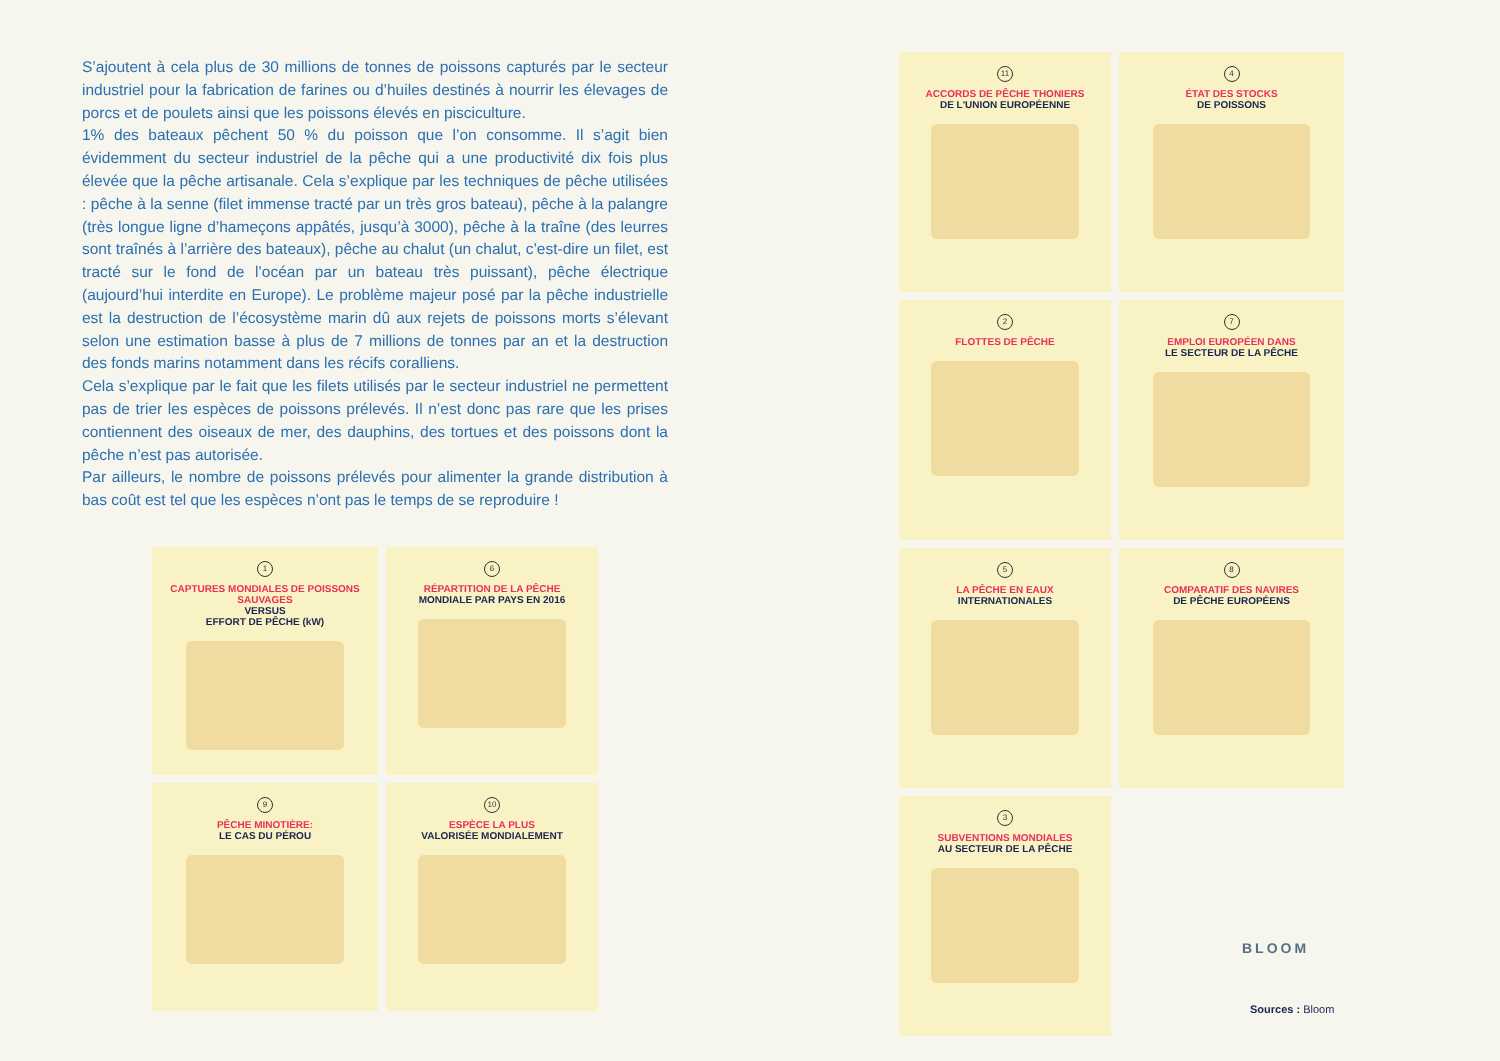S’ajoutent à cela plus de 30 millions de tonnes de poissons capturés par le secteur industriel pour la fabrication de farines ou d’huiles destinés à nourrir les élevages de porcs et de poulets ainsi que les poissons élevés en pisciculture.
1% des bateaux pêchent 50 % du poisson que l’on consomme. Il s’agit bien évidemment du secteur industriel de la pêche qui a une productivité dix fois plus élevée que la pêche artisanale. Cela s’explique par les techniques de pêche utilisées : pêche à la senne (filet immense tracté par un très gros bateau), pêche à la palangre (très longue ligne d’hameçons appâtés, jusqu’à 3000), pêche à la traîne (des leurres sont traînés à l’arrière des bateaux), pêche au chalut (un chalut, c’est-dire un filet, est tracté sur le fond de l’océan par un bateau très puissant), pêche électrique (aujourd’hui interdite en Europe). Le problème majeur posé par la pêche industrielle est la destruction de l’écosystème marin dû aux rejets de poissons morts s’élevant selon une estimation basse à plus de 7 millions de tonnes par an et la destruction des fonds marins notamment dans les récifs coralliens.
Cela s’explique par le fait que les filets utilisés par le secteur industriel ne permettent pas de trier les espèces de poissons prélevés. Il n’est donc pas rare que les prises contiennent des oiseaux de mer, des dauphins, des tortues et des poissons dont la pêche n’est pas autorisée.
Par ailleurs, le nombre de poissons prélevés pour alimenter la grande distribution à bas coût est tel que les espèces n’ont pas le temps de se reproduire !
1
CAPTURES MONDIALES DE POISSONS SAUVAGES
VERSUS
EFFORT DE PÊCHE (kW)
6
RÉPARTITION DE LA PÊCHE
MONDIALE PAR PAYS EN 2016
9
PÊCHE MINOTIÈRE:
LE CAS DU PÉROU
10
ESPÈCE LA PLUS
VALORISÉE MONDIALEMENT
11
ACCORDS DE PÊCHE THONIERS
DE L'UNION EUROPÉENNE
4
ÉTAT DES STOCKS
DE POISSONS
2
FLOTTES DE PÊCHE
7
EMPLOI EUROPÉEN DANS
LE SECTEUR DE LA PÊCHE
5
LA PÊCHE EN EAUX
INTERNATIONALES
8
COMPARATIF DES NAVIRES
DE PÊCHE EUROPÉENS
3
SUBVENTIONS MONDIALES
AU SECTEUR DE LA PÊCHE
BLOOM
Sources : Bloom